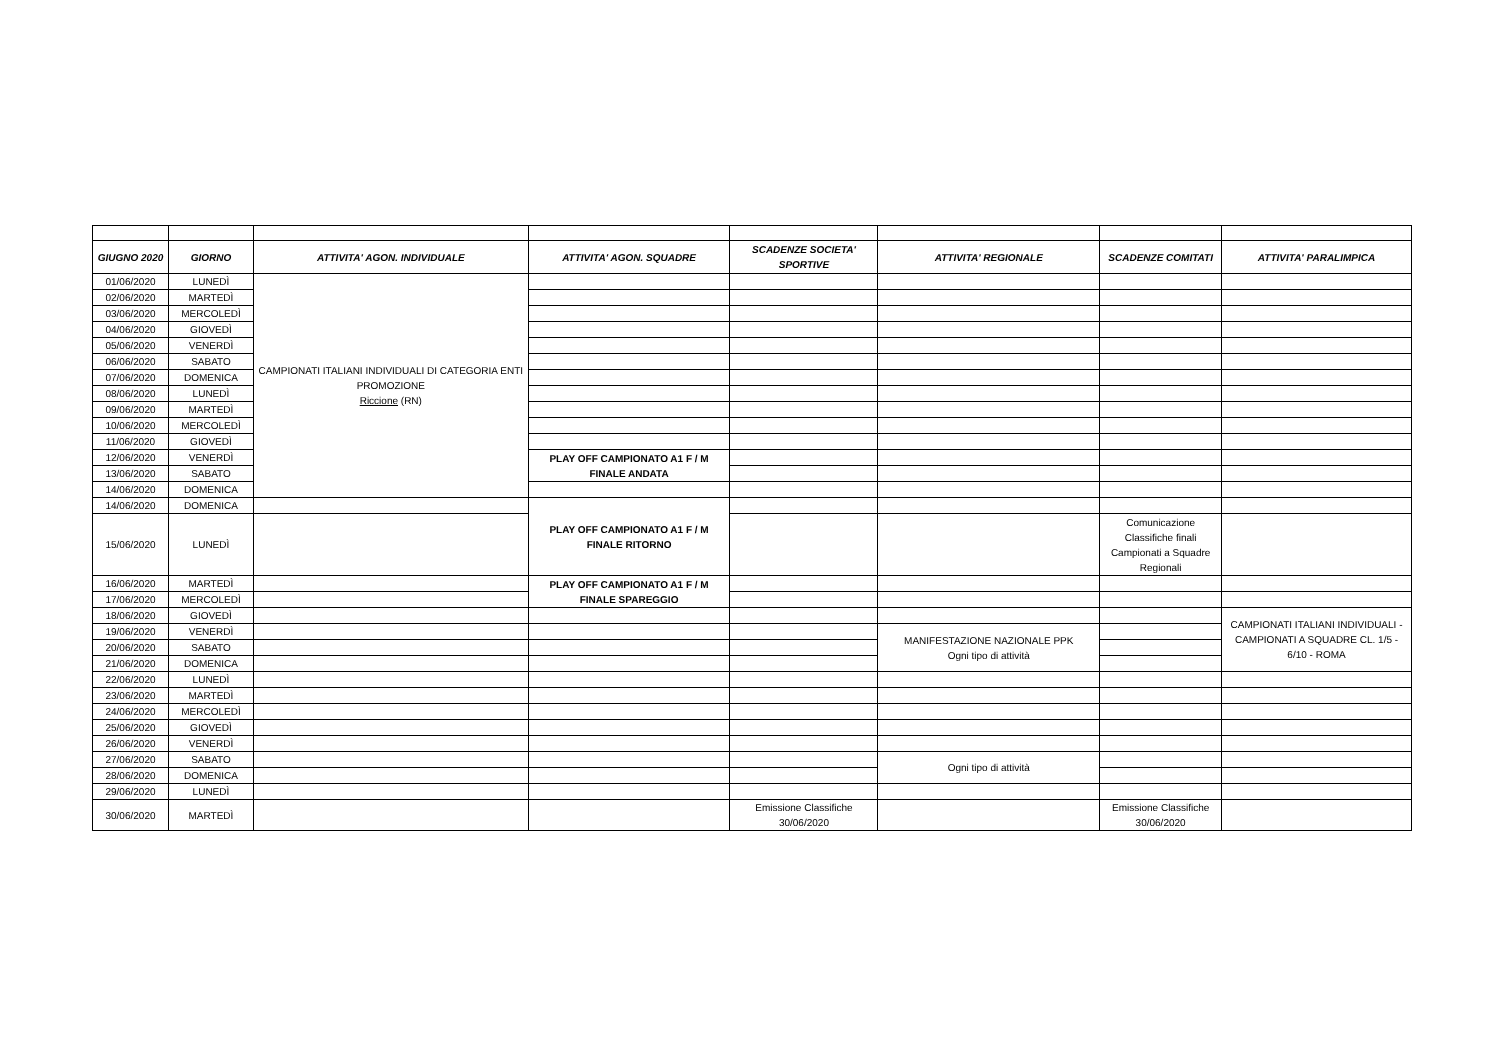| GIUGNO 2020 | GIORNO | ATTIVITA' AGON. INDIVIDUALE | ATTIVITA' AGON. SQUADRE | SCADENZE SOCIETA' SPORTIVE | ATTIVITA' REGIONALE | SCADENZE COMITATI | ATTIVITA' PARALIMPICA |
| --- | --- | --- | --- | --- | --- | --- | --- |
| 01/06/2020 | LUNEDÌ | CAMPIONATI ITALIANI INDIVIDUALI DI CATEGORIA ENTI PROMOZIONE Riccione (RN) | | | | | |
| 02/06/2020 | MARTEDÌ | | | | | | |
| 03/06/2020 | MERCOLEDÌ | | | | | | |
| 04/06/2020 | GIOVEDÌ | | | | | | |
| 05/06/2020 | VENERDÌ | | | | | | |
| 06/06/2020 | SABATO | | | | | | |
| 07/06/2020 | DOMENICA | | | | | | |
| 08/06/2020 | LUNEDÌ | | | | | | |
| 09/06/2020 | MARTEDÌ | | | | | | |
| 10/06/2020 | MERCOLEDÌ | | | | | | |
| 11/06/2020 | GIOVEDÌ | | | | | | |
| 12/06/2020 | VENERDÌ | | PLAY OFF CAMPIONATO A1 F / M FINALE ANDATA | | | | |
| 13/06/2020 | SABATO | | | | | | |
| 14/06/2020 | DOMENICA | | | | | | |
| 14/06/2020 | DOMENICA | | PLAY OFF CAMPIONATO A1 F / M FINALE RITORNO | | | | |
| 15/06/2020 | LUNEDÌ | | | | | Comunicazione Classifiche finali Campionati a Squadre Regionali | |
| 16/06/2020 | MARTEDÌ | | PLAY OFF CAMPIONATO A1 F / M FINALE SPAREGGIO | | | | |
| 17/06/2020 | MERCOLEDÌ | | | | | | |
| 18/06/2020 | GIOVEDÌ | | | | | | CAMPIONATI ITALIANI INDIVIDUALI - CAMPIONATI A SQUADRE CL. 1/5 - 6/10 - ROMA |
| 19/06/2020 | VENERDÌ | | | | MANIFESTAZIONE NAZIONALE PPK Ogni tipo di attività | | |
| 20/06/2020 | SABATO | | | | | | |
| 21/06/2020 | DOMENICA | | | | | | |
| 22/06/2020 | LUNEDÌ | | | | | | |
| 23/06/2020 | MARTEDÌ | | | | | | |
| 24/06/2020 | MERCOLEDÌ | | | | | | |
| 25/06/2020 | GIOVEDÌ | | | | | | |
| 26/06/2020 | VENERDÌ | | | | | | |
| 27/06/2020 | SABATO | | | | Ogni tipo di attività | | |
| 28/06/2020 | DOMENICA | | | | | | |
| 29/06/2020 | LUNEDÌ | | | | | | |
| 30/06/2020 | MARTEDÌ | | | Emissione Classifiche 30/06/2020 | | Emissione Classifiche 30/06/2020 | |